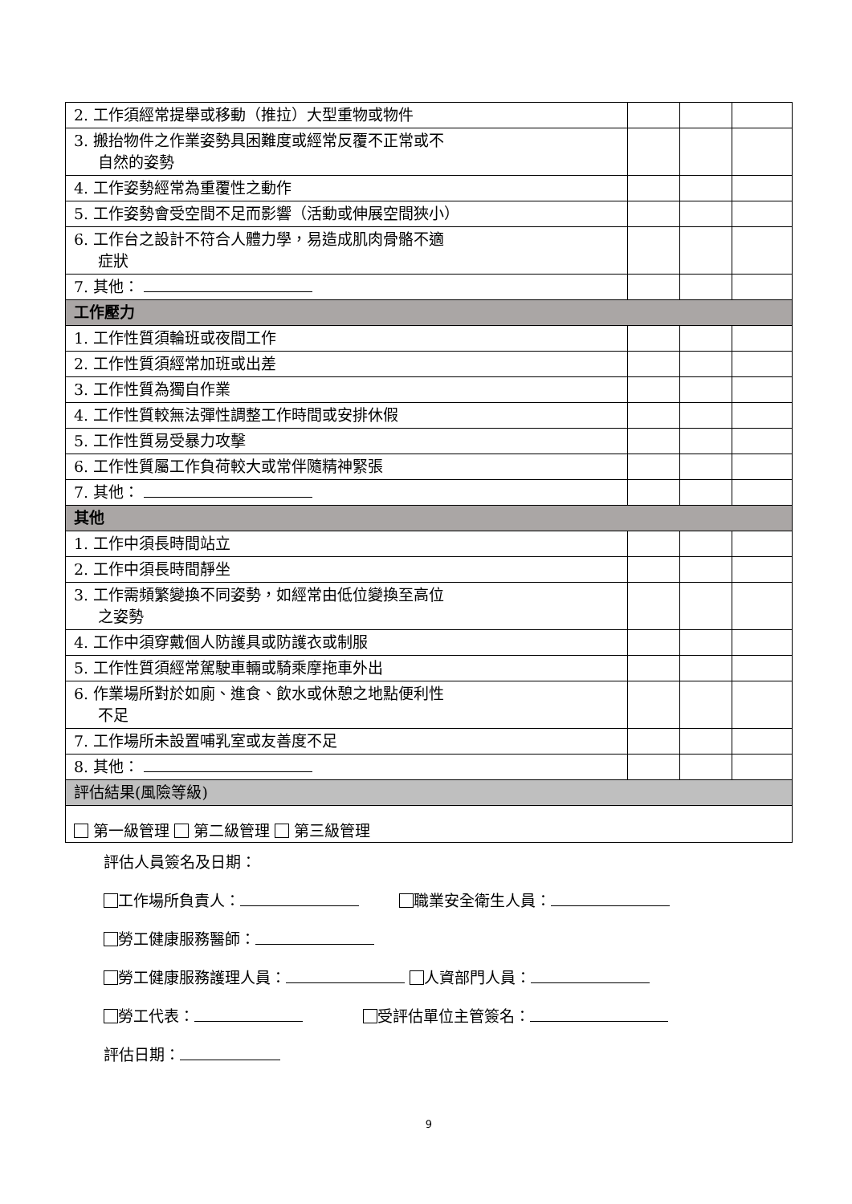| 2. 工作須經常提舉或移動（推拉）大型重物或物件 | | | |
| 3. 搬抬物件之作業姿勢具困難度或經常反覆不正常或不 自然的姿勢 | | | |
| 4. 工作姿勢經常為重覆性之動作 | | | |
| 5. 工作姿勢會受空間不足而影響（活動或伸展空間狹小） | | | |
| 6. 工作台之設計不符合人體力學，易造成肌肉骨骼不適 症狀 | | | |
| 7. 其他： | | | |
| 工作壓力 | | | |
| 1. 工作性質須輪班或夜間工作 | | | |
| 2. 工作性質須經常加班或出差 | | | |
| 3. 工作性質為獨自作業 | | | |
| 4. 工作性質較無法彈性調整工作時間或安排休假 | | | |
| 5. 工作性質易受暴力攻擊 | | | |
| 6. 工作性質屬工作負荷較大或常伴隨精神緊張 | | | |
| 7. 其他： | | | |
| 其他 | | | |
| 1. 工作中須長時間站立 | | | |
| 2. 工作中須長時間靜坐 | | | |
| 3. 工作需頻繁變換不同姿勢，如經常由低位變換至高位 之姿勢 | | | |
| 4. 工作中須穿戴個人防護具或防護衣或制服 | | | |
| 5. 工作性質須經常駕駛車輛或騎乘摩拖車外出 | | | |
| 6. 作業場所對於如廁、進食、飲水或休憩之地點便利性 不足 | | | |
| 7. 工作場所未設置哺乳室或友善度不足 | | | |
| 8. 其他： | | | |
| 評估結果(風險等級) | | | |
| 第一級管理 第二級管理 第三級管理 | | | |
評估人員簽名及日期：
工作場所負責人： 職業安全衛生人員：
勞工健康服務醫師：
勞工健康服務護理人員： 人資部門人員：
勞工代表： 受評估單位主管簽名：
評估日期：
9